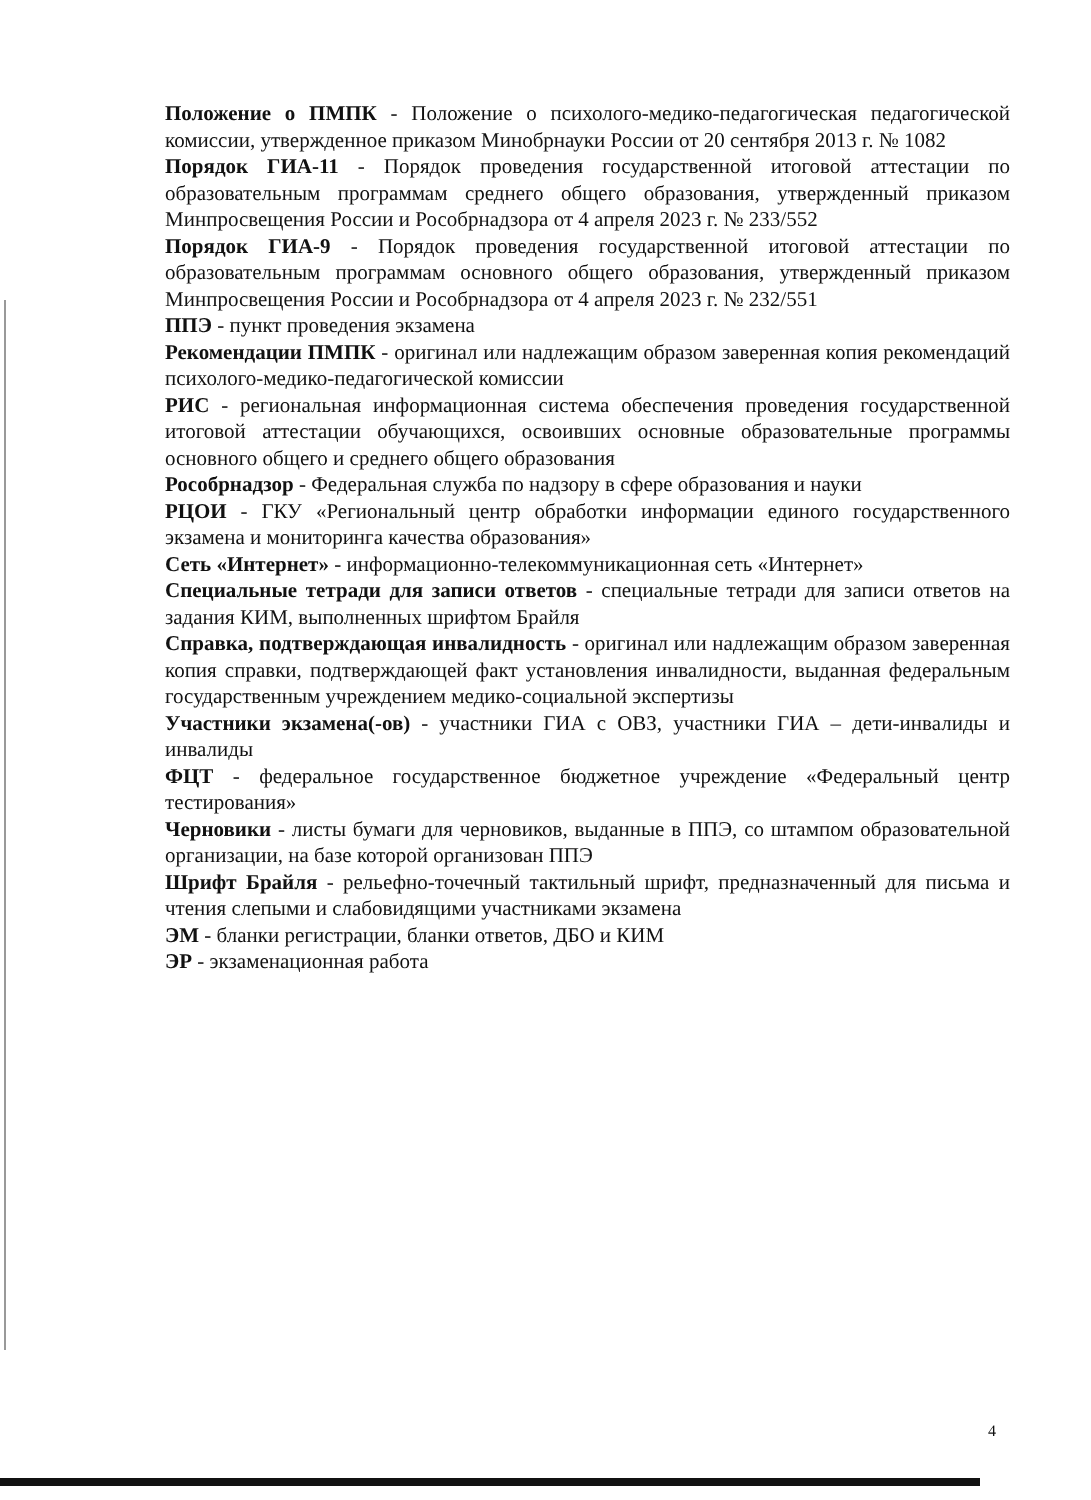Положение о ПМПК - Положение о психолого-медико-педагогическая педагогической комиссии, утвержденное приказом Минобрнауки России от 20 сентября 2013 г. № 1082
Порядок ГИА-11 - Порядок проведения государственной итоговой аттестации по образовательным программам среднего общего образования, утвержденный приказом Минпросвещения России и Рособрнадзора от 4 апреля 2023 г. № 233/552
Порядок ГИА-9 - Порядок проведения государственной итоговой аттестации по образовательным программам основного общего образования, утвержденный приказом Минпросвещения России и Рособрнадзора от 4 апреля 2023 г. № 232/551
ППЭ - пункт проведения экзамена
Рекомендации ПМПК - оригинал или надлежащим образом заверенная копия рекомендаций психолого-медико-педагогической комиссии
РИС - региональная информационная система обеспечения проведения государственной итоговой аттестации обучающихся, освоивших основные образовательные программы основного общего и среднего общего образования
Рособрнадзор - Федеральная служба по надзору в сфере образования и науки
РЦОИ - ГКУ «Региональный центр обработки информации единого государственного экзамена и мониторинга качества образования»
Сеть «Интернет» - информационно-телекоммуникационная сеть «Интернет»
Специальные тетради для записи ответов - специальные тетради для записи ответов на задания КИМ, выполненных шрифтом Брайля
Справка, подтверждающая инвалидность - оригинал или надлежащим образом заверенная копия справки, подтверждающей факт установления инвалидности, выданная федеральным государственным учреждением медико-социальной экспертизы
Участники экзамена(-ов) - участники ГИА с ОВЗ, участники ГИА – дети-инвалиды и инвалиды
ФЦТ - федеральное государственное бюджетное учреждение «Федеральный центр тестирования»
Черновики - листы бумаги для черновиков, выданные в ППЭ, со штампом образовательной организации, на базе которой организован ППЭ
Шрифт Брайля - рельефно-точечный тактильный шрифт, предназначенный для письма и чтения слепыми и слабовидящими участниками экзамена
ЭМ - бланки регистрации, бланки ответов, ДБО и КИМ
ЭР - экзаменационная работа
4